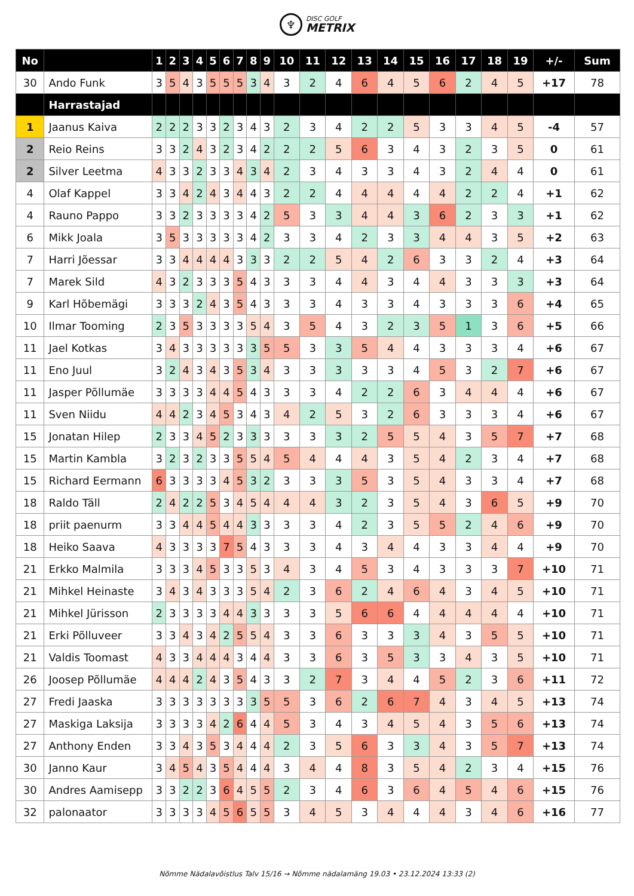♆
DISC GOLF
METRIX
| No | | 1 | 2 | 3 | 4 | 5 | 6 | 7 | 8 | 9 | 10 | 11 | 12 | 13 | 14 | 15 | 16 | 17 | 18 | 19 | +/- | Sum |
| --- | --- | --- | --- | --- | --- | --- | --- | --- | --- | --- | --- | --- | --- | --- | --- | --- | --- | --- | --- | --- | --- | --- |
| 30 | Ando Funk | 3 | 5 | 4 | 3 | 5 | 5 | 5 | 3 | 4 | 3 | 2 | 4 | 6 | 4 | 5 | 6 | 2 | 4 | 5 | +17 | 78 |
| | Harrastajad | | | | | | | | | | | | | | | | | | | | | |
| 1 | Jaanus Kaiva | 2 | 2 | 2 | 3 | 3 | 2 | 3 | 4 | 3 | 2 | 3 | 4 | 2 | 2 | 5 | 3 | 3 | 4 | 5 | -4 | 57 |
| 2 | Reio Reins | 3 | 3 | 2 | 4 | 3 | 2 | 3 | 4 | 2 | 2 | 2 | 5 | 6 | 3 | 4 | 3 | 2 | 3 | 5 | 0 | 61 |
| 2 | Silver Leetma | 4 | 3 | 3 | 2 | 3 | 3 | 4 | 3 | 4 | 2 | 3 | 4 | 3 | 3 | 4 | 3 | 2 | 4 | 4 | 0 | 61 |
| 4 | Olaf Kappel | 3 | 3 | 4 | 2 | 4 | 3 | 4 | 4 | 3 | 2 | 2 | 4 | 4 | 4 | 4 | 4 | 2 | 2 | 4 | +1 | 62 |
| 4 | Rauno Pappo | 3 | 3 | 2 | 3 | 3 | 3 | 3 | 4 | 2 | 5 | 3 | 3 | 4 | 4 | 3 | 6 | 2 | 3 | 3 | +1 | 62 |
| 6 | Mikk Joala | 3 | 5 | 3 | 3 | 3 | 3 | 3 | 4 | 2 | 3 | 3 | 4 | 2 | 3 | 3 | 4 | 4 | 3 | 5 | +2 | 63 |
| 7 | Harri Jõessar | 3 | 3 | 4 | 4 | 4 | 4 | 3 | 3 | 3 | 2 | 2 | 5 | 4 | 2 | 6 | 3 | 3 | 2 | 4 | +3 | 64 |
| 7 | Marek Sild | 4 | 3 | 2 | 3 | 3 | 3 | 5 | 4 | 3 | 3 | 3 | 4 | 4 | 3 | 4 | 4 | 3 | 3 | 3 | +3 | 64 |
| 9 | Karl Hõbemägi | 3 | 3 | 3 | 2 | 4 | 3 | 5 | 4 | 3 | 3 | 3 | 4 | 3 | 3 | 4 | 3 | 3 | 3 | 6 | +4 | 65 |
| 10 | Ilmar Tooming | 2 | 3 | 5 | 3 | 3 | 3 | 3 | 5 | 4 | 3 | 5 | 4 | 3 | 2 | 3 | 5 | 1 | 3 | 6 | +5 | 66 |
| 11 | Jael Kotkas | 3 | 4 | 3 | 3 | 3 | 3 | 3 | 3 | 5 | 5 | 3 | 3 | 5 | 4 | 4 | 3 | 3 | 3 | 4 | +6 | 67 |
| 11 | Eno Juul | 3 | 2 | 4 | 3 | 4 | 3 | 5 | 3 | 4 | 3 | 3 | 3 | 3 | 3 | 4 | 5 | 3 | 2 | 7 | +6 | 67 |
| 11 | Jasper Põllumäe | 3 | 3 | 3 | 3 | 4 | 4 | 5 | 4 | 3 | 3 | 3 | 4 | 2 | 2 | 6 | 3 | 4 | 4 | 4 | +6 | 67 |
| 11 | Sven Niidu | 4 | 4 | 2 | 3 | 4 | 5 | 3 | 4 | 3 | 4 | 2 | 5 | 3 | 2 | 6 | 3 | 3 | 3 | 4 | +6 | 67 |
| 15 | Jonatan Hilep | 2 | 3 | 3 | 4 | 5 | 2 | 3 | 3 | 3 | 3 | 3 | 3 | 2 | 5 | 5 | 4 | 3 | 5 | 7 | +7 | 68 |
| 15 | Martin Kambla | 3 | 2 | 3 | 2 | 3 | 3 | 5 | 5 | 4 | 5 | 4 | 4 | 4 | 3 | 5 | 4 | 2 | 3 | 4 | +7 | 68 |
| 15 | Richard Eermann | 6 | 3 | 3 | 3 | 3 | 4 | 5 | 3 | 2 | 3 | 3 | 3 | 5 | 3 | 5 | 4 | 3 | 3 | 4 | +7 | 68 |
| 18 | Raldo Täll | 2 | 4 | 2 | 2 | 5 | 3 | 4 | 5 | 4 | 4 | 4 | 3 | 2 | 3 | 5 | 4 | 3 | 6 | 5 | +9 | 70 |
| 18 | priit paenurm | 3 | 3 | 4 | 4 | 5 | 4 | 4 | 3 | 3 | 3 | 3 | 4 | 2 | 3 | 5 | 5 | 2 | 4 | 6 | +9 | 70 |
| 18 | Heiko Saava | 4 | 3 | 3 | 3 | 3 | 7 | 5 | 4 | 3 | 3 | 3 | 4 | 3 | 4 | 4 | 3 | 3 | 4 | 4 | +9 | 70 |
| 21 | Erkko Malmila | 3 | 3 | 3 | 4 | 5 | 3 | 3 | 5 | 3 | 4 | 3 | 4 | 5 | 3 | 4 | 3 | 3 | 3 | 7 | +10 | 71 |
| 21 | Mihkel Heinaste | 3 | 4 | 3 | 4 | 3 | 3 | 3 | 5 | 4 | 2 | 3 | 6 | 2 | 4 | 6 | 4 | 3 | 4 | 5 | +10 | 71 |
| 21 | Mihkel Jürisson | 2 | 3 | 3 | 3 | 3 | 4 | 4 | 3 | 3 | 3 | 3 | 5 | 6 | 6 | 4 | 4 | 4 | 4 | 4 | +10 | 71 |
| 21 | Erki Põlluveer | 3 | 3 | 4 | 3 | 4 | 2 | 5 | 5 | 4 | 3 | 3 | 6 | 3 | 3 | 3 | 4 | 3 | 5 | 5 | +10 | 71 |
| 21 | Valdis Toomast | 4 | 3 | 3 | 4 | 4 | 4 | 3 | 4 | 4 | 3 | 3 | 6 | 3 | 5 | 3 | 3 | 4 | 3 | 5 | +10 | 71 |
| 26 | Joosep Põllumäe | 4 | 4 | 4 | 2 | 4 | 3 | 5 | 4 | 3 | 3 | 2 | 7 | 3 | 4 | 4 | 5 | 2 | 3 | 6 | +11 | 72 |
| 27 | Fredi Jaaska | 3 | 3 | 3 | 3 | 3 | 3 | 3 | 3 | 5 | 5 | 3 | 6 | 2 | 6 | 7 | 4 | 3 | 4 | 5 | +13 | 74 |
| 27 | Maskiga Laksija | 3 | 3 | 3 | 3 | 4 | 2 | 6 | 4 | 4 | 5 | 3 | 4 | 3 | 4 | 5 | 4 | 3 | 5 | 6 | +13 | 74 |
| 27 | Anthony Enden | 3 | 3 | 4 | 3 | 5 | 3 | 4 | 4 | 4 | 2 | 3 | 5 | 6 | 3 | 3 | 4 | 3 | 5 | 7 | +13 | 74 |
| 30 | Janno Kaur | 3 | 4 | 5 | 4 | 3 | 5 | 4 | 4 | 4 | 3 | 4 | 4 | 8 | 3 | 5 | 4 | 2 | 3 | 4 | +15 | 76 |
| 30 | Andres Aamisepp | 3 | 3 | 2 | 2 | 3 | 6 | 4 | 5 | 5 | 2 | 3 | 4 | 6 | 3 | 6 | 4 | 5 | 4 | 6 | +15 | 76 |
| 32 | palonaator | 3 | 3 | 3 | 3 | 4 | 5 | 6 | 5 | 5 | 3 | 4 | 5 | 3 | 4 | 4 | 4 | 3 | 4 | 6 | +16 | 77 |
Nõmme Nädalavõistlus Talv 15/16 → Nõmme nädalamäng 19.03 • 23.12.2024 13:33 (2)